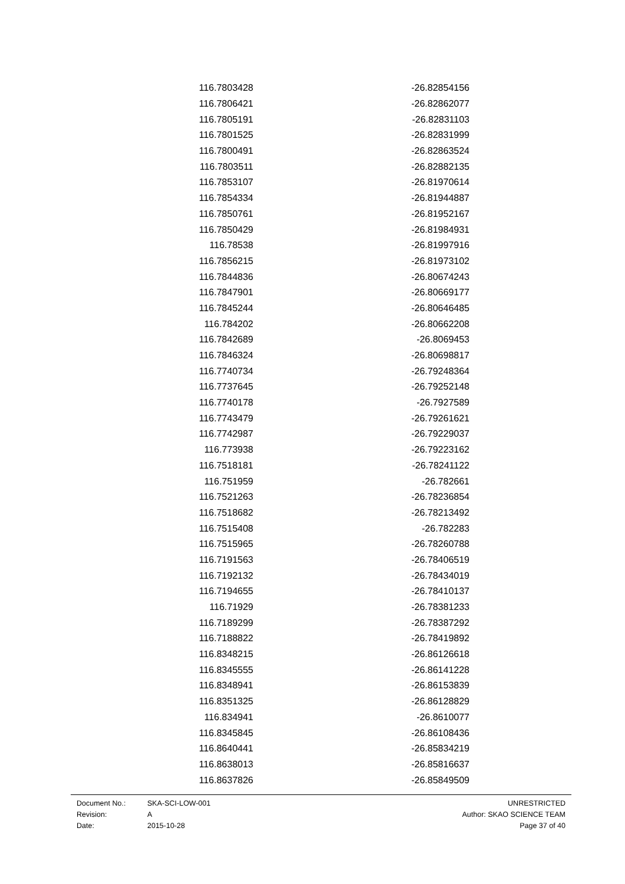| 116.7803428 | -26.82854156 |
| 116.7806421 | -26.82862077 |
| 116.7805191 | -26.82831103 |
| 116.7801525 | -26.82831999 |
| 116.7800491 | -26.82863524 |
| 116.7803511 | -26.82882135 |
| 116.7853107 | -26.81970614 |
| 116.7854334 | -26.81944887 |
| 116.7850761 | -26.81952167 |
| 116.7850429 | -26.81984931 |
| 116.78538 | -26.81997916 |
| 116.7856215 | -26.81973102 |
| 116.7844836 | -26.80674243 |
| 116.7847901 | -26.80669177 |
| 116.7845244 | -26.80646485 |
| 116.784202 | -26.80662208 |
| 116.7842689 | -26.8069453 |
| 116.7846324 | -26.80698817 |
| 116.7740734 | -26.79248364 |
| 116.7737645 | -26.79252148 |
| 116.7740178 | -26.7927589 |
| 116.7743479 | -26.79261621 |
| 116.7742987 | -26.79229037 |
| 116.773938 | -26.79223162 |
| 116.7518181 | -26.78241122 |
| 116.751959 | -26.782661 |
| 116.7521263 | -26.78236854 |
| 116.7518682 | -26.78213492 |
| 116.7515408 | -26.782283 |
| 116.7515965 | -26.78260788 |
| 116.7191563 | -26.78406519 |
| 116.7192132 | -26.78434019 |
| 116.7194655 | -26.78410137 |
| 116.71929 | -26.78381233 |
| 116.7189299 | -26.78387292 |
| 116.7188822 | -26.78419892 |
| 116.8348215 | -26.86126618 |
| 116.8345555 | -26.86141228 |
| 116.8348941 | -26.86153839 |
| 116.8351325 | -26.86128829 |
| 116.834941 | -26.8610077 |
| 116.8345845 | -26.86108436 |
| 116.8640441 | -26.85834219 |
| 116.8638013 | -26.85816637 |
| 116.8637826 | -26.85849509 |
| Document No.: | SKA-SCI-LOW-001 | UNRESTRICTED |
| Revision: | A | Author: SKAO SCIENCE TEAM |
| Date: | 2015-10-28 | Page 37 of 40 |